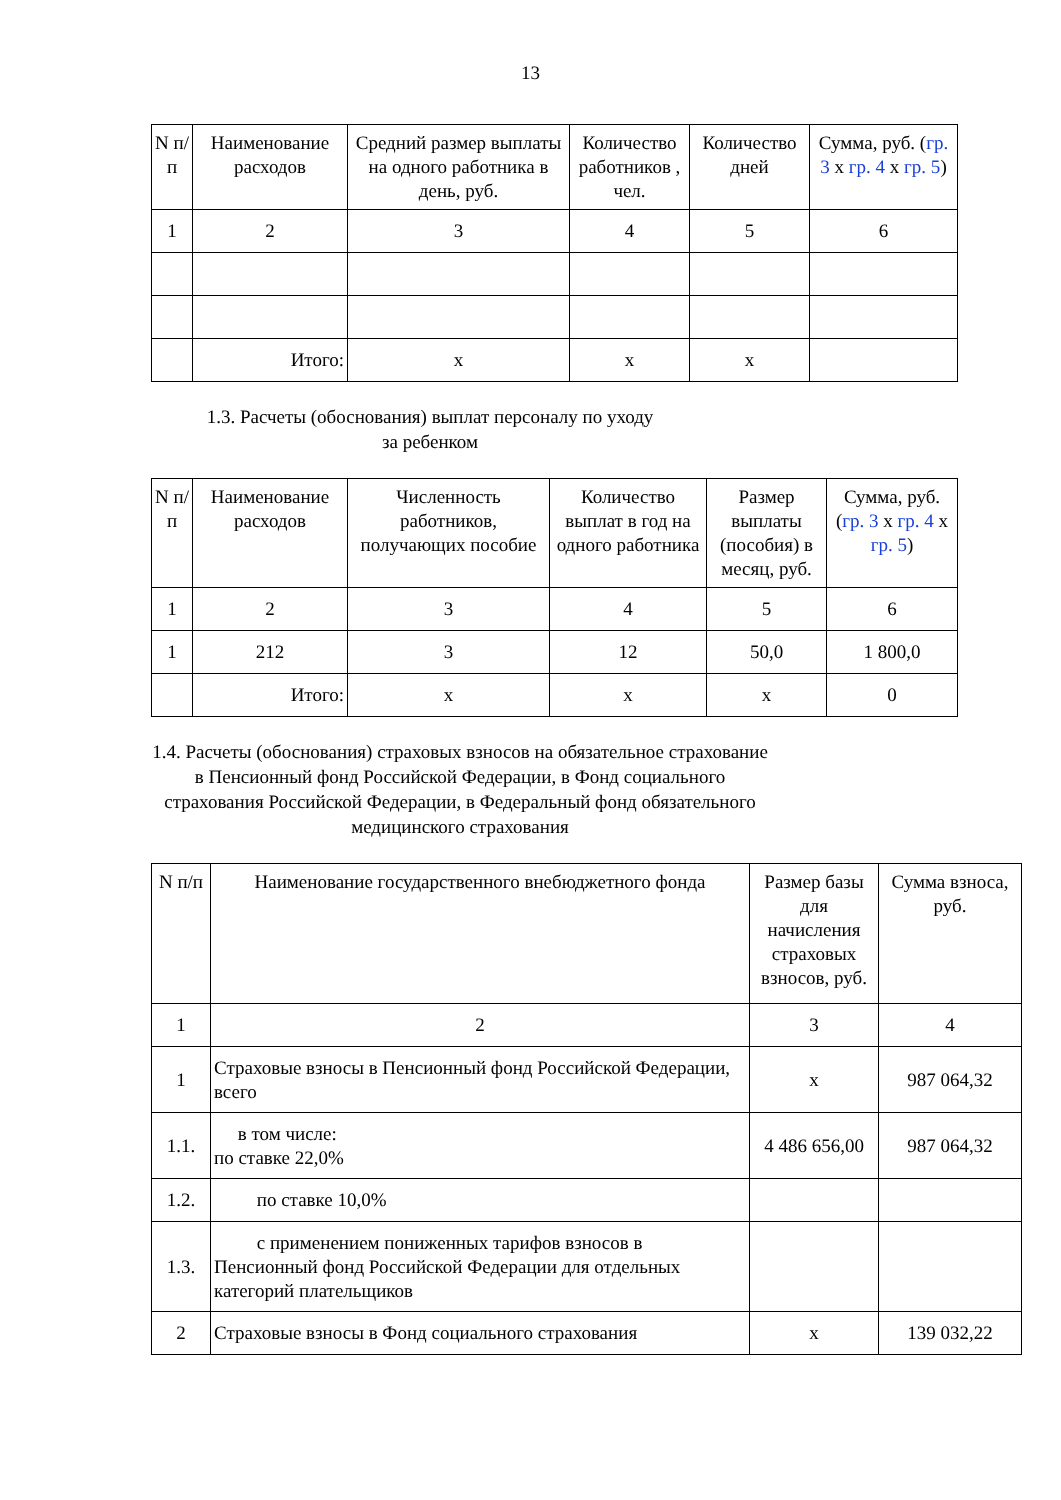13
| N п/п | Наименование расходов | Средний размер выплаты на одного работника в день, руб. | Количество работников , чел. | Количество дней | Сумма, руб. ( гр. 3 x гр. 4 x гр. 5 ) |
| --- | --- | --- | --- | --- | --- |
| 1 | 2 | 3 | 4 | 5 | 6 |
| | Итого: | x | x | x | |
1.3. Расчеты (обоснования) выплат персоналу по уходу
за ребенком
| N п/п | Наименование расходов | Численность работников, получающих пособие | Количество выплат в год на одного работника | Размер выплаты (пособия) в месяц, руб. | Сумма, руб. ( гр. 3 x гр. 4 x гр. 5 ) |
| --- | --- | --- | --- | --- | --- |
| 1 | 2 | 3 | 4 | 5 | 6 |
| 1 | 212 | 3 | 12 | 50,0 | 1 800,0 |
| | Итого: | x | x | x | 0 |
1.4. Расчеты (обоснования) страховых взносов на обязательное страхование в Пенсионный фонд Российской Федерации, в Фонд социального страхования Российской Федерации, в Федеральный фонд обязательного медицинского страхования
| N п/п | Наименование государственного внебюджетного фонда | Размер базы для начисления страховых взносов, руб. | Сумма взноса, руб. |
| --- | --- | --- | --- |
| 1 | 2 | 3 | 4 |
| 1 | Страховые взносы в Пенсионный фонд Российской Федерации, всего | x | 987 064,32 |
| 1.1. | в том числе: по ставке 22,0% | 4 486 656,00 | 987 064,32 |
| 1.2. | по ставке 10,0% | | |
| 1.3. | с применением пониженных тарифов взносов в Пенсионный фонд Российской Федерации для отдельных категорий плательщиков | | |
| 2 | Страховые взносы в Фонд социального страхования | x | 139 032,22 |